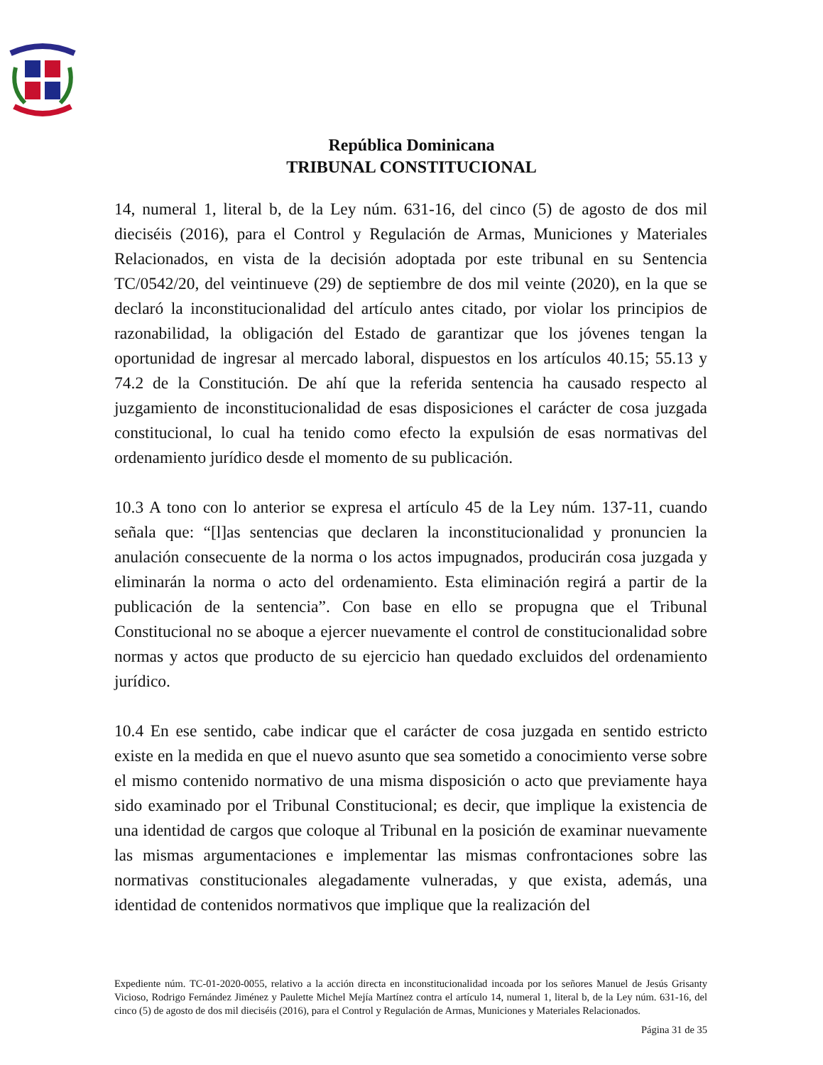República Dominicana
TRIBUNAL CONSTITUCIONAL
14, numeral 1, literal b, de la Ley núm. 631-16, del cinco (5) de agosto de dos mil dieciséis (2016), para el Control y Regulación de Armas, Municiones y Materiales Relacionados, en vista de la decisión adoptada por este tribunal en su Sentencia TC/0542/20, del veintinueve (29) de septiembre de dos mil veinte (2020), en la que se declaró la inconstitucionalidad del artículo antes citado, por violar los principios de razonabilidad, la obligación del Estado de garantizar que los jóvenes tengan la oportunidad de ingresar al mercado laboral, dispuestos en los artículos 40.15; 55.13 y 74.2 de la Constitución. De ahí que la referida sentencia ha causado respecto al juzgamiento de inconstitucionalidad de esas disposiciones el carácter de cosa juzgada constitucional, lo cual ha tenido como efecto la expulsión de esas normativas del ordenamiento jurídico desde el momento de su publicación.
10.3 A tono con lo anterior se expresa el artículo 45 de la Ley núm. 137-11, cuando señala que: “[l]as sentencias que declaren la inconstitucionalidad y pronuncien la anulación consecuente de la norma o los actos impugnados, producirán cosa juzgada y eliminarán la norma o acto del ordenamiento. Esta eliminación regirá a partir de la publicación de la sentencia”. Con base en ello se propugna que el Tribunal Constitucional no se aboque a ejercer nuevamente el control de constitucionalidad sobre normas y actos que producto de su ejercicio han quedado excluidos del ordenamiento jurídico.
10.4 En ese sentido, cabe indicar que el carácter de cosa juzgada en sentido estricto existe en la medida en que el nuevo asunto que sea sometido a conocimiento verse sobre el mismo contenido normativo de una misma disposición o acto que previamente haya sido examinado por el Tribunal Constitucional; es decir, que implique la existencia de una identidad de cargos que coloque al Tribunal en la posición de examinar nuevamente las mismas argumentaciones e implementar las mismas confrontaciones sobre las normativas constitucionales alegadamente vulneradas, y que exista, además, una identidad de contenidos normativos que implique que la realización del
Expediente núm. TC-01-2020-0055, relativo a la acción directa en inconstitucionalidad incoada por los señores Manuel de Jesús Grisanty Vicioso, Rodrigo Fernández Jiménez y Paulette Michel Mejía Martínez contra el artículo 14, numeral 1, literal b, de la Ley núm. 631-16, del cinco (5) de agosto de dos mil dieciséis (2016), para el Control y Regulación de Armas, Municiones y Materiales Relacionados.
Página 31 de 35